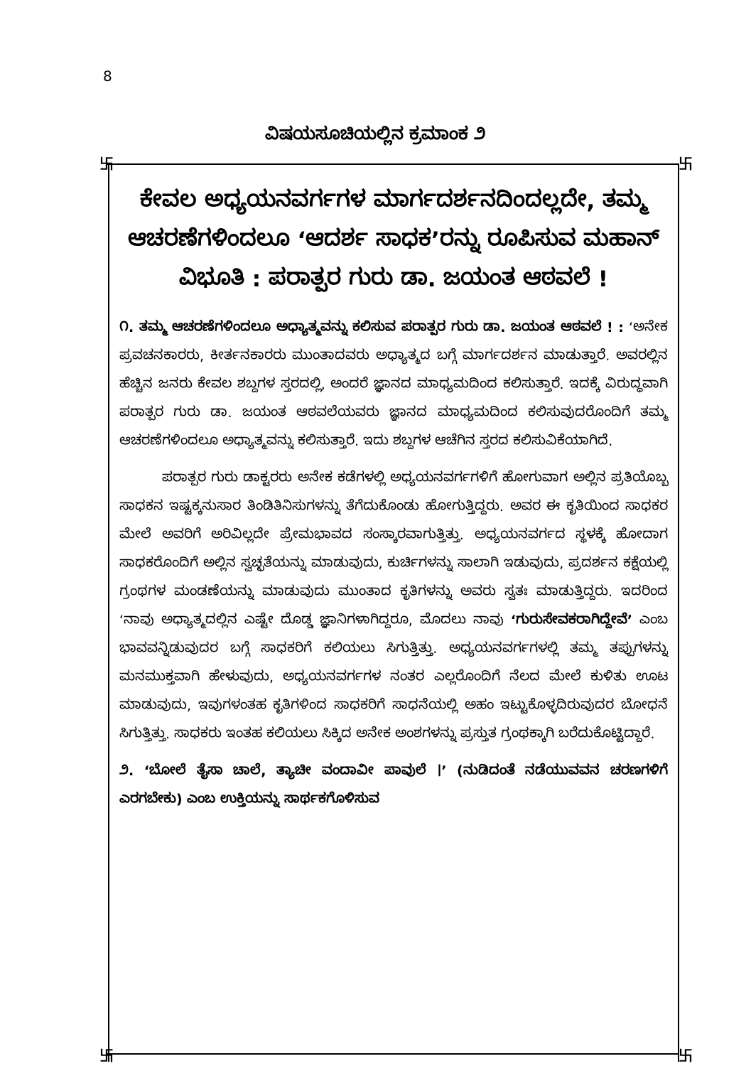8
ವಿಷಯಸೂಚಿಯಲ್ಲಿನ ಕ್ರಮಾಂಕ ೨
卐 卐
卐 卐
ಕೇವಲ ಅಧ್ಯಯನವರ್ಗಗಳ ಮಾರ್ಗದರ್ಶನದಿಂದಲ್ಲದೇ, ತಮ್ಮ ಆಚರಣೆಗಳಿಂದಲೂ ‘ಆದರ್ಶ ಸಾಧಕ’ರನ್ನು ರೂಪಿಸುವ ಮಹಾನ್ ವಿಭೂತಿ : ಪರಾತ್ಪರ ಗುರು ಡಾ. ಜಯಂತ ಆಠವಲೆ !
೧. ತಮ್ಮ ಆಚರಣೆಗಳಿಂದಲೂ ಅಧ್ಯಾತ್ಮವನ್ನು ಕಲಿಸುವ ಪರಾತ್ಪರ ಗುರು ಡಾ. ಜಯಂತ ಆಠವಲೆ ! : ‘ಅನೇಕ ಪ್ರವಚನಕಾರರು, ಕೀರ್ತನಕಾರರು ಮುಂತಾದವರು ಅಧ್ಯಾತ್ಮದ ಬಗ್ಗೆ ಮಾರ್ಗದರ್ಶನ ಮಾಡುತ್ತಾರೆ. ಅವರಲ್ಲಿನ ಹೆಚ್ಚಿನ ಜನರು ಕೇವಲ ಶಬ್ದಗಳ ಸ್ತರದಲ್ಲಿ, ಅಂದರೆ ಜ್ಞಾನದ ಮಾಧ್ಯಮದಿಂದ ಕಲಿಸುತ್ತಾರೆ. ಇದಕ್ಕೆ ವಿರುದ್ಧವಾಗಿ ಪರಾತ್ಪರ ಗುರು ಡಾ. ಜಯಂತ ಆಠವಲೆಯವರು ಜ್ಞಾನದ ಮಾಧ್ಯಮದಿಂದ ಕಲಿಸುವುದರೊಂದಿಗೆ ತಮ್ಮ ಆಚರಣೆಗಳಿಂದಲೂ ಅಧ್ಯಾತ್ಮವನ್ನು ಕಲಿಸುತ್ತಾರೆ. ಇದು ಶಬ್ದಗಳ ಆಚೆಗಿನ ಸ್ತರದ ಕಲಿಸುವಿಕೆಯಾಗಿದೆ.
ಪರಾತ್ಪರ ಗುರು ಡಾಕ್ಟರರು ಅನೇಕ ಕಡೆಗಳಲ್ಲಿ ಅಧ್ಯಯನವರ್ಗಗಳಿಗೆ ಹೋಗುವಾಗ ಅಲ್ಲಿನ ಪ್ರತಿಯೊಬ್ಬ ಸಾಧಕನ ಇಷ್ಟಕ್ಕನುಸಾರ ತಿಂಡಿತಿನಿಸುಗಳನ್ನು ತೆಗೆದುಕೊಂಡು ಹೋಗುತ್ತಿದ್ದರು. ಅವರ ಈ ಕೃತಿಯಿಂದ ಸಾಧಕರ ಮೇಲೆ ಅವರಿಗೆ ಅರಿವಿಲ್ಲದೇ ಪ್ರೇಮಭಾವದ ಸಂಸ್ಕಾರವಾಗುತ್ತಿತ್ತು. ಅಧ್ಯಯನವರ್ಗದ ಸ್ಥಳಕ್ಕೆ ಹೋದಾಗ ಸಾಧಕರೊಂದಿಗೆ ಅಲ್ಲಿನ ಸ್ವಚ್ಛತೆಯನ್ನು ಮಾಡುವುದು, ಕುರ್ಚಿಗಳನ್ನು ಸಾಲಾಗಿ ಇಡುವುದು, ಪ್ರದರ್ಶನ ಕಕ್ಷೆಯಲ್ಲಿ ಗ್ರಂಥಗಳ ಮಂಡಣೆಯನ್ನು ಮಾಡುವುದು ಮುಂತಾದ ಕೃತಿಗಳನ್ನು ಅವರು ಸ್ವತಃ ಮಾಡುತ್ತಿದ್ದರು. ಇದರಿಂದ ‘ನಾವು ಅಧ್ಯಾತ್ಮದಲ್ಲಿನ ಎಷ್ಟೇ ದೊಡ್ಡ ಜ್ಞಾನಿಗಳಾಗಿದ್ದರೂ, ಮೊದಲು ನಾವು ‘ಗುರುಸೇವಕರಾಗಿದ್ದೇವೆ’ ಎಂಬ ಭಾವವನ್ನಿಡುವುದರ ಬಗ್ಗೆ ಸಾಧಕರಿಗೆ ಕಲಿಯಲು ಸಿಗುತ್ತಿತ್ತು. ಅಧ್ಯಯನವರ್ಗಗಳಲ್ಲಿ ತಮ್ಮ ತಪ್ಪುಗಳನ್ನು ಮನಮುಕ್ತವಾಗಿ ಹೇಳುವುದು, ಅಧ್ಯಯನವರ್ಗಗಳ ನಂತರ ಎಲ್ಲರೊಂದಿಗೆ ನೆಲದ ಮೇಲೆ ಕುಳಿತು ಊಟ ಮಾಡುವುದು, ಇವುಗಳಂತಹ ಕೃತಿಗಳಿಂದ ಸಾಧಕರಿಗೆ ಸಾಧನೆಯಲ್ಲಿ ಅಹಂ ಇಟ್ಟುಕೊಳ್ಳದಿರುವುದರ ಬೋಧನೆ ಸಿಗುತ್ತಿತ್ತು. ಸಾಧಕರು ಇಂತಹ ಕಲಿಯಲು ಸಿಕ್ಕಿದ ಅನೇಕ ಅಂಶಗಳನ್ನು ಪ್ರಸ್ತುತ ಗ್ರಂಥಕ್ಕಾಗಿ ಬರೆದುಕೊಟ್ಟಿದ್ದಾರೆ.
೨. ‘ಬೋಲೆ ತೈಸಾ ಚಾಲೆ, ತ್ಯಾಚೀ ವಂದಾವೀ ಪಾವುಲೆ ।’ (ನುಡಿದಂತೆ ನಡೆಯುವವನ ಚರಣಗಳಿಗೆ ಎರಗಬೇಕು) ಎಂಬ ಉಕ್ತಿಯನ್ನು ಸಾರ್ಥಕಗೊಳಿಸುವ